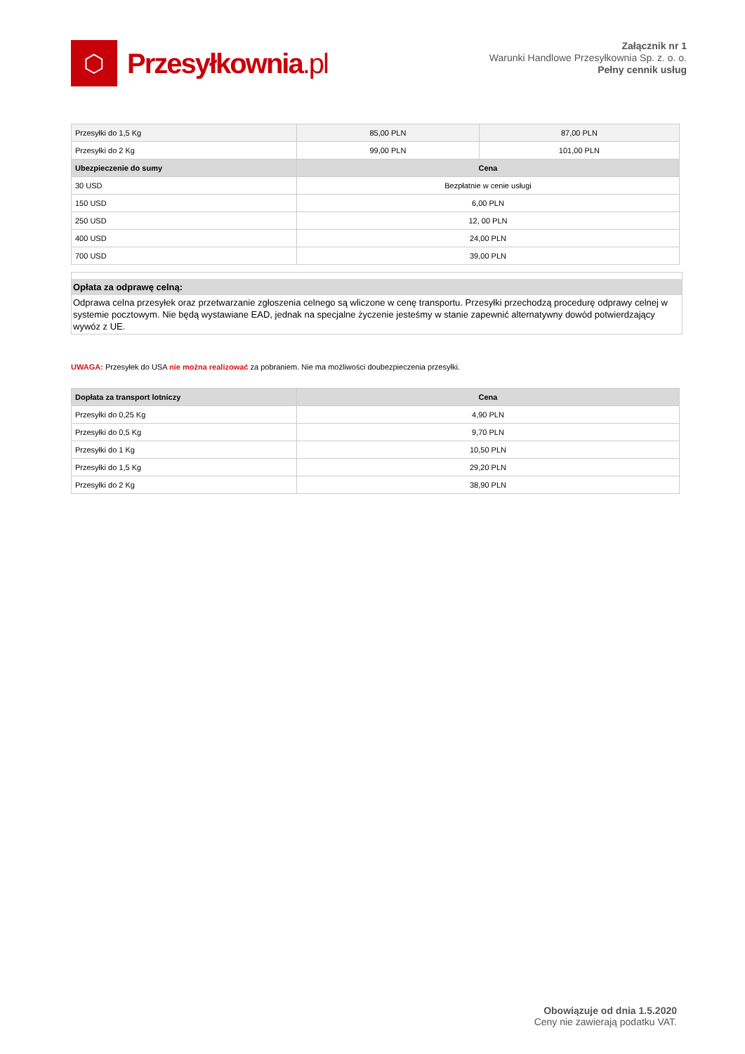⬡
Przesyłkownia.pl
Załącznik nr 1
Warunki Handlowe Przesyłkownia Sp. z. o. o.
Pełny cennik usług
| Przesyłki do 1,5 Kg | 85,00 PLN | 87,00 PLN |
| Przesyłki do 2 Kg | 99,00 PLN | 101,00 PLN |
| Ubezpieczenie do sumy | Cena | |
| 30 USD | Bezpłatnie w cenie usługi | |
| 150 USD | 6,00 PLN | |
| 250 USD | 12, 00 PLN | |
| 400 USD | 24,00 PLN | |
| 700 USD | 39,00 PLN | |
Opłata za odprawę celną:
Odprawa celna przesyłek oraz przetwarzanie zgłoszenia celnego są wliczone w cenę transportu. Przesyłki przechodzą procedurę odprawy celnej w systemie pocztowym. Nie będą wystawiane EAD, jednak na specjalne życzenie jesteśmy w stanie zapewnić alternatywny dowód potwierdzający wywóz z UE.
UWAGA: Przesyłek do USA nie można realizować za pobraniem. Nie ma możliwości doubezpieczenia przesyłki.
| Dopłata za transport lotniczy | Cena |
| --- | --- |
| Przesyłki do 0,25 Kg | 4,90 PLN |
| Przesyłki do 0,5 Kg | 9,70 PLN |
| Przesyłki do 1 Kg | 10,50 PLN |
| Przesyłki do 1,5 Kg | 29,20 PLN |
| Przesyłki do 2 Kg | 38,90 PLN |
Obowiązuje od dnia 1.5.2020
Ceny nie zawierają podatku VAT.